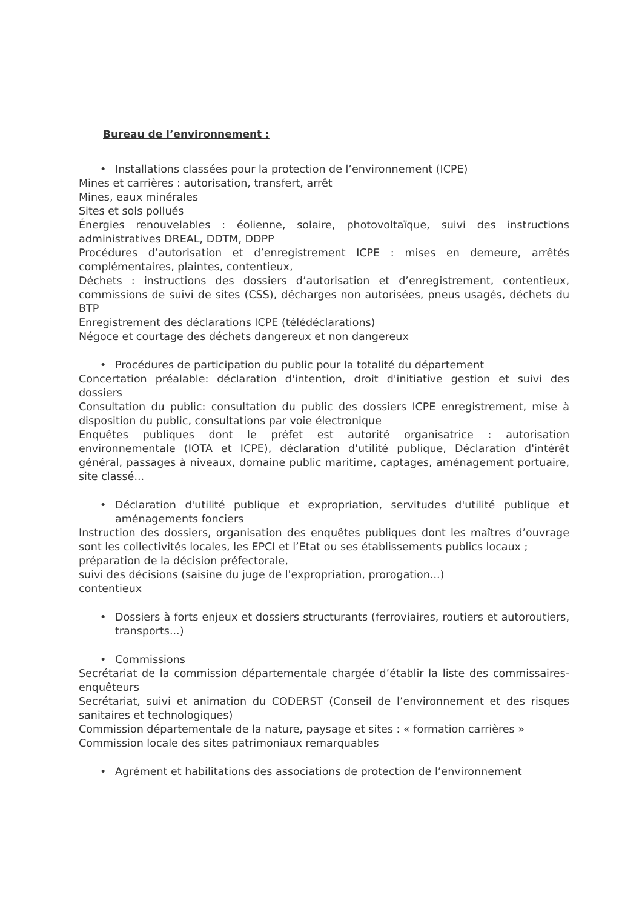Bureau de l’environnement :
• Installations classées pour la protection de l’environnement (ICPE)
Mines et carrières : autorisation, transfert, arrêt
Mines, eaux minérales
Sites et sols pollués
Énergies renouvelables : éolienne, solaire, photovoltaïque, suivi des instructions administratives DREAL, DDTM, DDPP
Procédures d’autorisation et d’enregistrement ICPE : mises en demeure, arrêtés complémentaires, plaintes, contentieux,
Déchets : instructions des dossiers d’autorisation et d’enregistrement, contentieux, commissions de suivi de sites (CSS), décharges non autorisées, pneus usagés, déchets du BTP
Enregistrement des déclarations ICPE (télédéclarations)
Négoce et courtage des déchets dangereux et non dangereux
• Procédures de participation du public pour la totalité du département
Concertation préalable: déclaration d'intention, droit d'initiative gestion et suivi des dossiers
Consultation du public: consultation du public des dossiers ICPE enregistrement, mise à disposition du public, consultations par voie électronique
Enquêtes publiques dont le préfet est autorité organisatrice : autorisation environnementale (IOTA et ICPE), déclaration d'utilité publique, Déclaration d'intérêt général, passages à niveaux, domaine public maritime, captages, aménagement portuaire, site classé...
• Déclaration d'utilité publique et expropriation, servitudes d'utilité publique et aménagements fonciers
Instruction des dossiers, organisation des enquêtes publiques dont les maîtres d’ouvrage sont les collectivités locales, les EPCI et l’Etat ou ses établissements publics locaux ;
préparation de la décision préfectorale,
suivi des décisions (saisine du juge de l'expropriation, prorogation...)
contentieux
• Dossiers à forts enjeux et dossiers structurants (ferroviaires, routiers et autoroutiers, transports...)
• Commissions
Secrétariat de la commission départementale chargée d’établir la liste des commissaires-enquêteurs
Secrétariat, suivi et animation du CODERST (Conseil de l’environnement et des risques sanitaires et technologiques)
Commission départementale de la nature, paysage et sites : « formation carrières »
Commission locale des sites patrimoniaux remarquables
• Agrément et habilitations des associations de protection de l’environnement